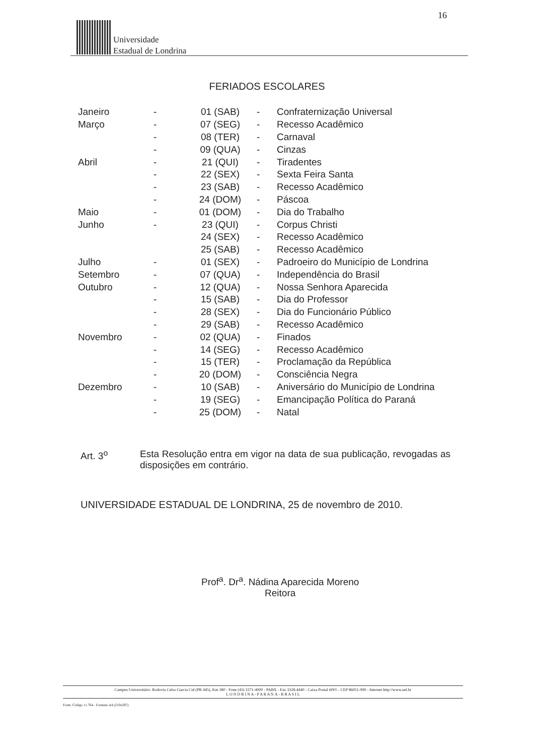16
Universidade
Estadual de Londrina
FERIADOS ESCOLARES
| Janeiro | - | 01 (SAB) | - | Confraternização Universal |
| Março | - | 07 (SEG) | - | Recesso Acadêmico |
| | - | 08 (TER) | - | Carnaval |
| | - | 09 (QUA) | - | Cinzas |
| Abril | - | 21 (QUI) | - | Tiradentes |
| | - | 22 (SEX) | - | Sexta Feira Santa |
| | - | 23 (SAB) | - | Recesso Acadêmico |
| | - | 24 (DOM) | - | Páscoa |
| Maio | - | 01 (DOM) | - | Dia do Trabalho |
| Junho | - | 23 (QUI) | - | Corpus Christi |
| | | 24 (SEX) | - | Recesso Acadêmico |
| | | 25 (SAB) | - | Recesso Acadêmico |
| Julho | - | 01 (SEX) | - | Padroeiro do Município de Londrina |
| Setembro | - | 07 (QUA) | - | Independência do Brasil |
| Outubro | - | 12 (QUA) | - | Nossa Senhora Aparecida |
| | - | 15 (SAB) | - | Dia do Professor |
| | - | 28 (SEX) | - | Dia do Funcionário Público |
| | - | 29 (SAB) | - | Recesso Acadêmico |
| Novembro | - | 02 (QUA) | - | Finados |
| | - | 14 (SEG) | - | Recesso Acadêmico |
| | - | 15 (TER) | - | Proclamação da República |
| | - | 20 (DOM) | - | Consciência Negra |
| Dezembro | - | 10 (SAB) | - | Aniversário do Município de Londrina |
| | - | 19 (SEG) | - | Emancipação Política do Paraná |
| | - | 25 (DOM) | - | Natal |
Art. 3<sup>o</sup> Esta Resolução entra em vigor na data de sua publicação, revogadas as disposições em contrário.
UNIVERSIDADE ESTADUAL DE LONDRINA, 25 de novembro de 2010.
Prof<sup>a</sup>. Dr<sup>a</sup>. Nádina Aparecida Moreno
Reitora
Campus Universitário: Rodovia Celso Garcia Cid (PR 445), Km 380 - Fone (43) 3371-4000 - PABX - Fax 3328-4440 - Caixa Postal 6001 - CEP 86051-990 - Internet http://www.uel.br
L O N D R I N A - P A R A N Á - B R A S I L
Form. Código 11.764 - Formato A4 (210x297)